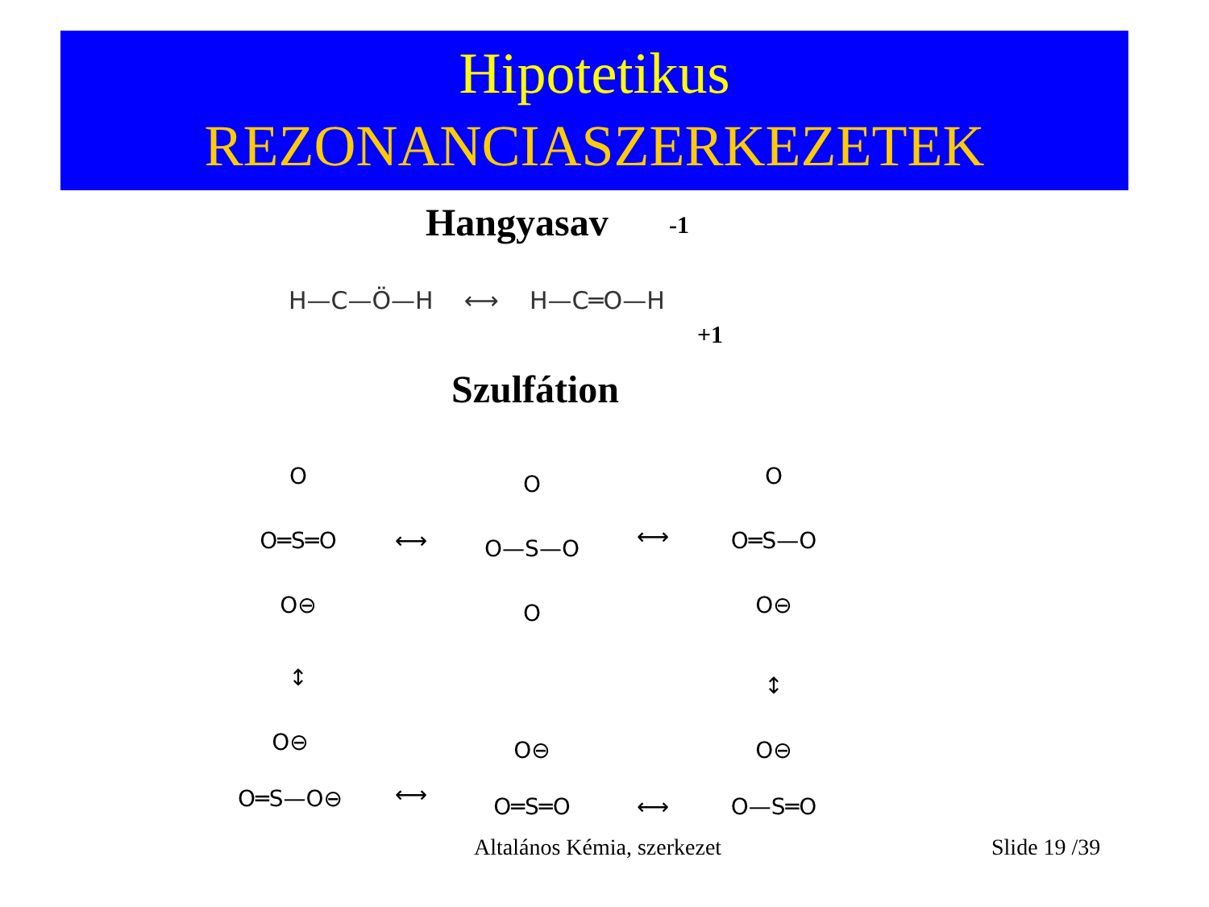Hipotetikus
REZONANCIASZERKEZETEK
Hangyasav
H—C—Ö—H ⟷ H—C═O—H
-1
+1
Szulfátion
O
O═S═O
O⊖
O
O—S—O
O
O
O═S—O
O⊖
↕
↕
⟷
⟷
O⊖
O═S—O⊖
O⊖
O═S═O
O⊖
O—S═O
⟷
⟷
Altalános Kémia, szerkezet Slide 19 /39